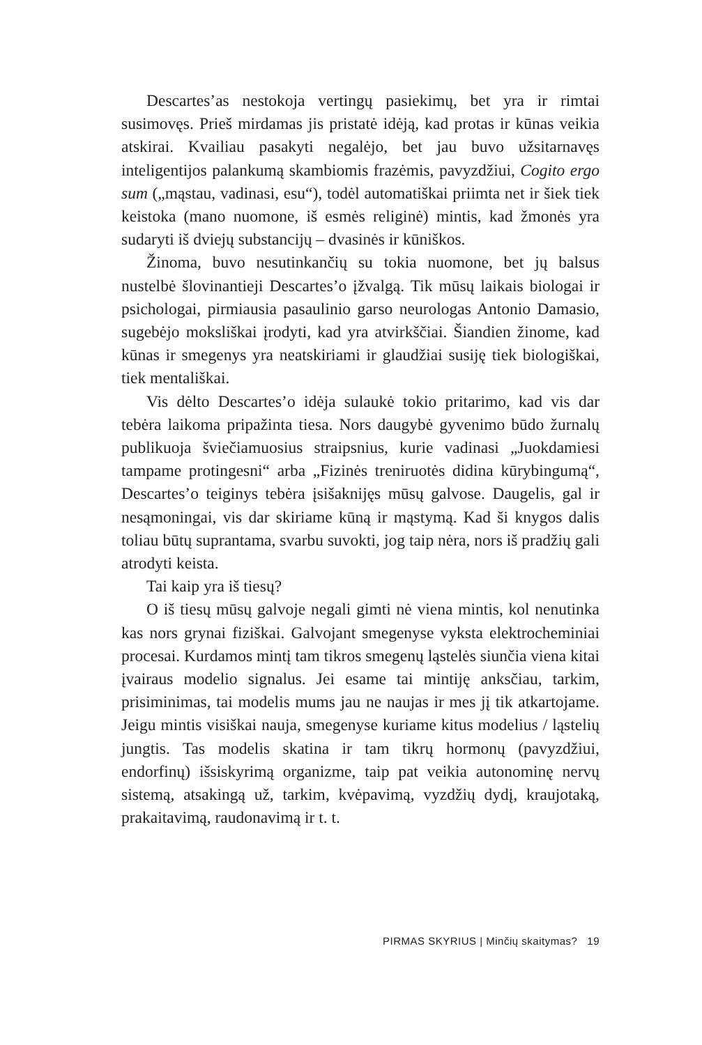Descartes’as nestokoja vertingų pasiekimų, bet yra ir rimtai susimovęs. Prieš mirdamas jis pristatė idėją, kad protas ir kūnas veikia atskirai. Kvailiau pasakyti negalėjo, bet jau buvo užsitarnavęs inteligentijos palankumą skambiomis frazėmis, pavyzdžiui, Cogito ergo sum („mąstau, vadinasi, esu“), todėl automatiškai priimta net ir šiek tiek keistoka (mano nuomone, iš esmės religinė) mintis, kad žmonės yra sudaryti iš dviejų substancijų – dvasinės ir kūniškos.
Žinoma, buvo nesutinkančių su tokia nuomone, bet jų balsus nustelbė šlovinantieji Descartes’o įžvalgą. Tik mūsų laikais biologai ir psichologai, pirmiausia pasaulinio garso neurologas Antonio Damasio, sugebėjo moksliškai įrodyti, kad yra atvirkščiai. Šiandien žinome, kad kūnas ir smegenys yra neatskiriami ir glaudžiai susiję tiek biologiškai, tiek mentališkai.
Vis dėlto Descartes’o idėja sulaukė tokio pritarimo, kad vis dar tebėra laikoma pripažinta tiesa. Nors daugybė gyvenimo būdo žurnalų publikuoja šviečiamuosius straipsnius, kurie vadinasi „Juokdamiesi tampame protingesni“ arba „Fizinės treniruotės didina kūrybingumą“, Descartes’o teiginys tebėra įsišaknijęs mūsų galvose. Daugelis, gal ir nesąmoningai, vis dar skiriame kūną ir mąstymą. Kad ši knygos dalis toliau būtų suprantama, svarbu suvokti, jog taip nėra, nors iš pradžių gali atrodyti keista.
Tai kaip yra iš tiesų?
O iš tiesų mūsų galvoje negali gimti nė viena mintis, kol nenutinka kas nors grynai fiziškai. Galvojant smegenyse vyksta elektrocheminiai procesai. Kurdamos mintį tam tikros smegenų ląstelės siunčia viena kitai įvairaus modelio signalus. Jei esame tai mintiję anksčiau, tarkim, prisiminimas, tai modelis mums jau ne naujas ir mes jį tik atkartojame. Jeigu mintis visiškai nauja, smegenyse kuriame kitus modelius / ląstelių jungtis. Tas modelis skatina ir tam tikrų hormonų (pavyzdžiui, endorfinų) išsiskyrimą organizme, taip pat veikia autonominę nervų sistemą, atsakingą už, tarkim, kvėpavimą, vyzdžių dydį, kraujotaką, prakaitavimą, raudonavimą ir t. t.
PIRMAS SKYRIUS | Minčių skaitymas? 19